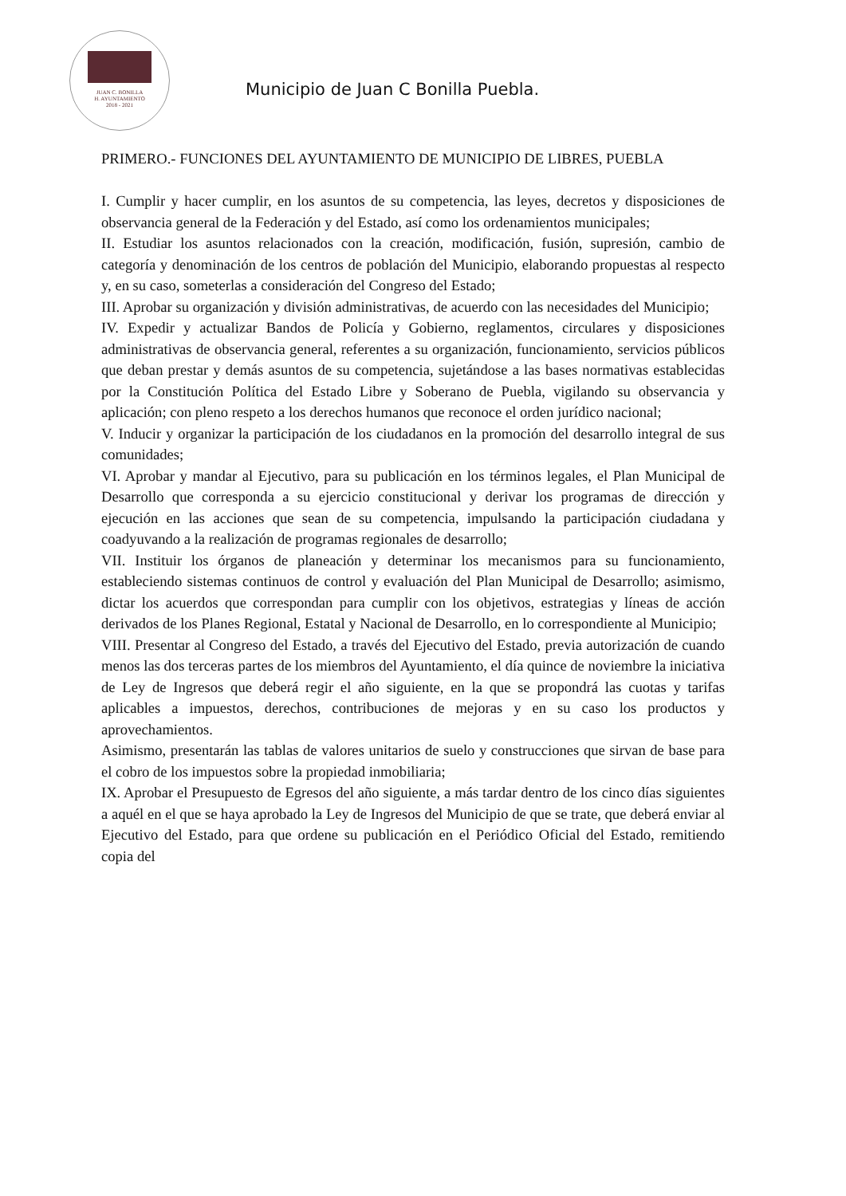JUAN C. BONILLA
H. AYUNTAMIENTO
2018 - 2021
Municipio de Juan C Bonilla Puebla.
PRIMERO.- FUNCIONES DEL AYUNTAMIENTO DE MUNICIPIO DE LIBRES, PUEBLA
I. Cumplir y hacer cumplir, en los asuntos de su competencia, las leyes, decretos y disposiciones de observancia general de la Federación y del Estado, así como los ordenamientos municipales;
II. Estudiar los asuntos relacionados con la creación, modificación, fusión, supresión, cambio de categoría y denominación de los centros de población del Municipio, elaborando propuestas al respecto y, en su caso, someterlas a consideración del Congreso del Estado;
III. Aprobar su organización y división administrativas, de acuerdo con las necesidades del Municipio;
IV. Expedir y actualizar Bandos de Policía y Gobierno, reglamentos, circulares y disposiciones administrativas de observancia general, referentes a su organización, funcionamiento, servicios públicos que deban prestar y demás asuntos de su competencia, sujetándose a las bases normativas establecidas por la Constitución Política del Estado Libre y Soberano de Puebla, vigilando su observancia y aplicación; con pleno respeto a los derechos humanos que reconoce el orden jurídico nacional;
V. Inducir y organizar la participación de los ciudadanos en la promoción del desarrollo integral de sus comunidades;
VI. Aprobar y mandar al Ejecutivo, para su publicación en los términos legales, el Plan Municipal de Desarrollo que corresponda a su ejercicio constitucional y derivar los programas de dirección y ejecución en las acciones que sean de su competencia, impulsando la participación ciudadana y coadyuvando a la realización de programas regionales de desarrollo;
VII. Instituir los órganos de planeación y determinar los mecanismos para su funcionamiento, estableciendo sistemas continuos de control y evaluación del Plan Municipal de Desarrollo; asimismo, dictar los acuerdos que correspondan para cumplir con los objetivos, estrategias y líneas de acción derivados de los Planes Regional, Estatal y Nacional de Desarrollo, en lo correspondiente al Municipio;
VIII. Presentar al Congreso del Estado, a través del Ejecutivo del Estado, previa autorización de cuando menos las dos terceras partes de los miembros del Ayuntamiento, el día quince de noviembre la iniciativa de Ley de Ingresos que deberá regir el año siguiente, en la que se propondrá las cuotas y tarifas aplicables a impuestos, derechos, contribuciones de mejoras y en su caso los productos y aprovechamientos.
Asimismo, presentarán las tablas de valores unitarios de suelo y construcciones que sirvan de base para el cobro de los impuestos sobre la propiedad inmobiliaria;
IX. Aprobar el Presupuesto de Egresos del año siguiente, a más tardar dentro de los cinco días siguientes a aquél en el que se haya aprobado la Ley de Ingresos del Municipio de que se trate, que deberá enviar al Ejecutivo del Estado, para que ordene su publicación en el Periódico Oficial del Estado, remitiendo copia del